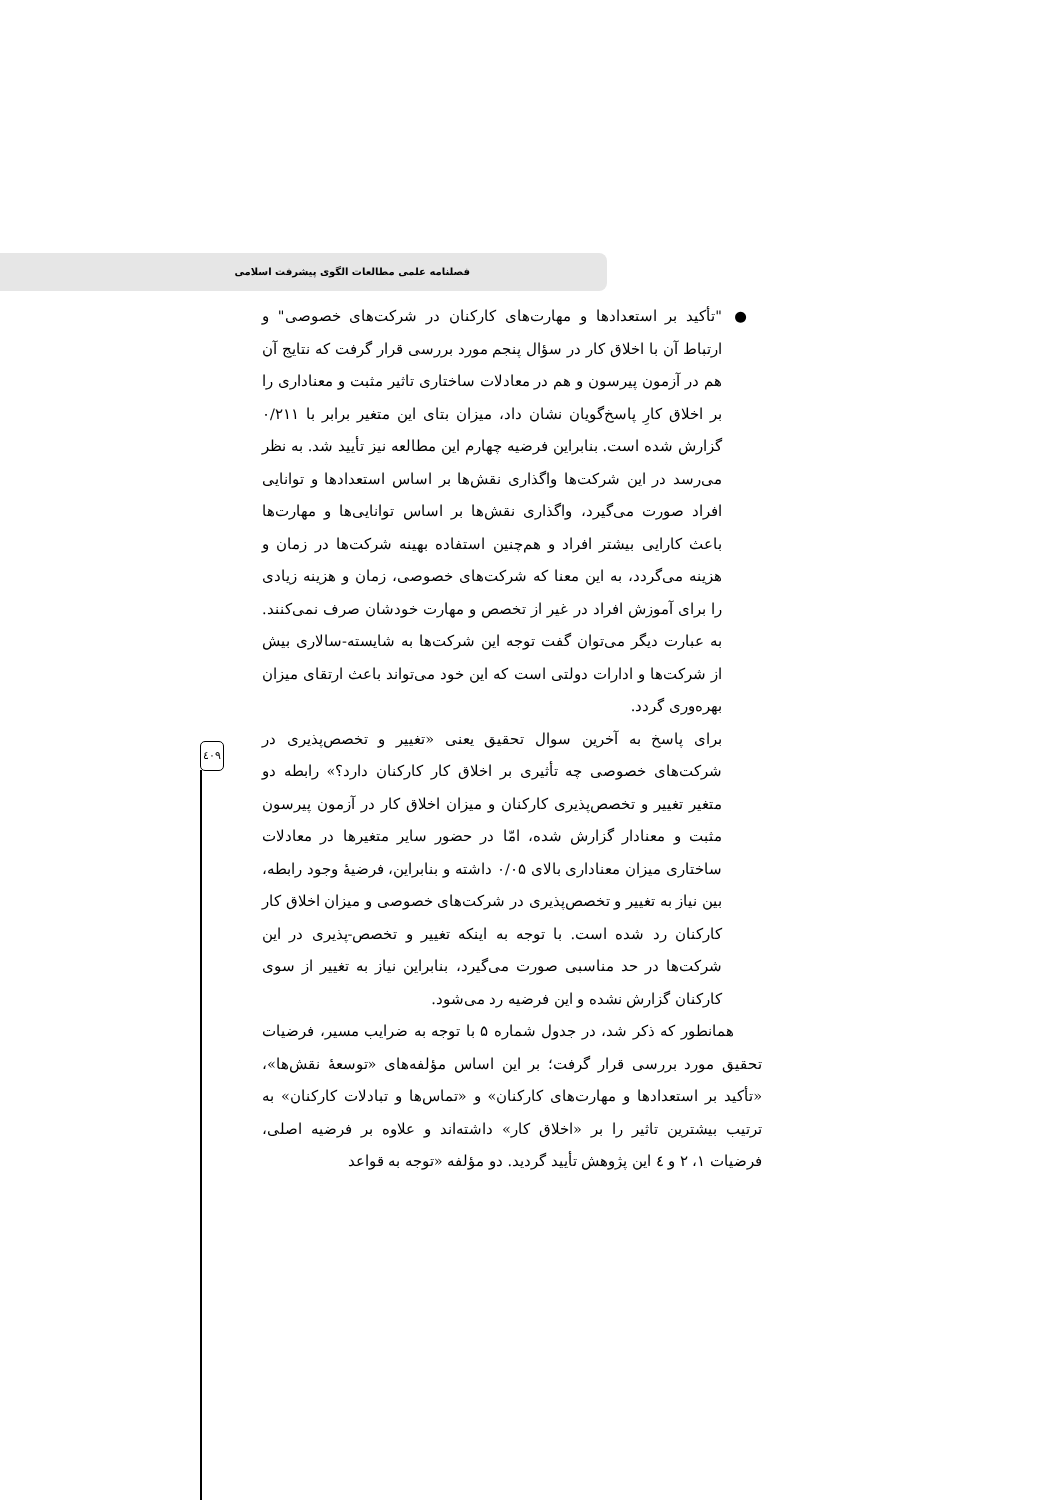فصلنامه علمی مطالعات الگوی پیشرفت اسلامی
● "تأکید بر استعدادها و مهارت‌های کارکنان در شرکت‌های خصوصی" و ارتباط آن با اخلاق کار در سؤال پنجم مورد بررسی قرار گرفت که نتایج آن هم در آزمون پیرسون و هم در معادلات ساختاری تاثیر مثبت و معناداری را بر اخلاق کارِ پاسخ‌گویان نشان داد، میزان بتای این متغیر برابر با ۰/۲۱۱ گزارش شده است. بنابراین فرضیه چهارم این مطالعه نیز تأیید شد. به نظر می‌رسد در این شرکت‌ها واگذاری نقش‌ها بر اساس استعدادها و توانایی افراد صورت می‌گیرد، واگذاری نقش‌ها بر اساس توانایی‌ها و مهارت‌ها باعث کارایی بیشتر افراد و هم‌چنین استفاده بهینه شرکت‌ها در زمان و هزینه می‌گردد، به این معنا که شرکت‌های خصوصی، زمان و هزینه زیادی را برای آموزش افراد در غیر از تخصص و مهارت خودشان صرف نمی‌کنند. به عبارت دیگر می‌توان گفت توجه این شرکت‌ها به شایسته-سالاری بیش از شرکت‌ها و ادارات دولتی است که این خود می‌تواند باعث ارتقای میزان بهره‌وری گردد.
برای پاسخ به آخرین سوال تحقیق یعنی «تغییر و تخصص‌پذیری در شرکت‌های خصوصی چه تأثیری بر اخلاق کار کارکنان دارد؟» رابطه دو متغیر تغییر و تخصص‌پذیری کارکنان و میزان اخلاق کار در آزمون پیرسون مثبت و معنادار گزارش شده، امّا در حضور سایر متغیرها در معادلات ساختاری میزان معناداری بالای ۰/۰۵ داشته و بنابراین، فرضیهٔ وجود رابطه، بین نیاز به تغییر و تخصص‌پذیری در شرکت‌های خصوصی و میزان اخلاق کار کارکنان رد شده است. با توجه به اینکه تغییر و تخصص-پذیری در این شرکت‌ها در حد مناسبی صورت می‌گیرد، بنابراین نیاز به تغییر از سوی کارکنان گزارش نشده و این فرضیه رد می‌شود.
همانطور که ذکر شد، در جدول شماره ۵ با توجه به ضرایب مسیر، فرضیات تحقیق مورد بررسی قرار گرفت؛ بر این اساس مؤلفه‌های «توسعهٔ نقش‌ها»، «تأکید بر استعدادها و مهارت‌های کارکنان» و «تماس‌ها و تبادلات کارکنان» به ترتیب بیشترین تاثیر را بر «اخلاق کار» داشته‌اند و علاوه بر فرضیه اصلی، فرضیات ۱، ۲ و ٤ این پژوهش تأیید گردید. دو مؤلفه «توجه به قواعد
٤۰۹